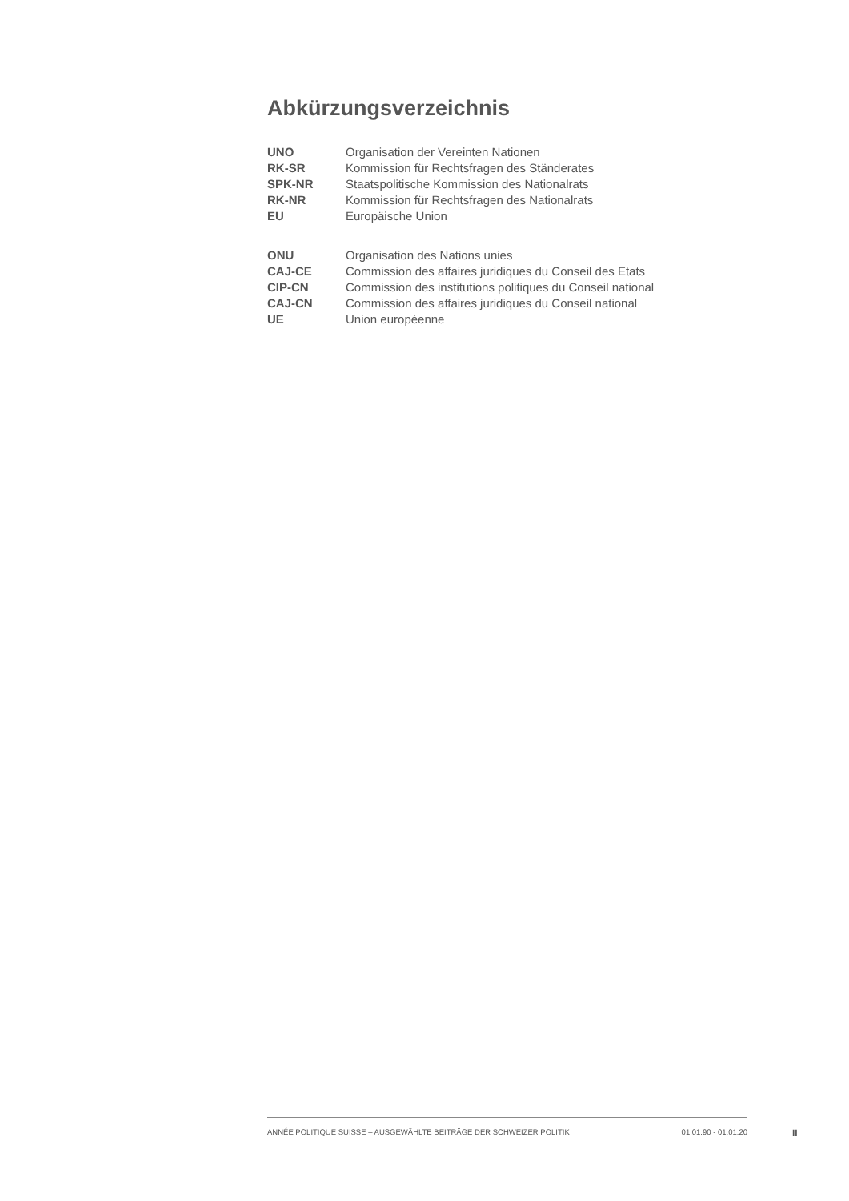Abkürzungsverzeichnis
| UNO | Organisation der Vereinten Nationen |
| RK-SR | Kommission für Rechtsfragen des Ständerates |
| SPK-NR | Staatspolitische Kommission des Nationalrats |
| RK-NR | Kommission für Rechtsfragen des Nationalrats |
| EU | Europäische Union |
| ONU | Organisation des Nations unies |
| CAJ-CE | Commission des affaires juridiques du Conseil des Etats |
| CIP-CN | Commission des institutions politiques du Conseil national |
| CAJ-CN | Commission des affaires juridiques du Conseil national |
| UE | Union européenne |
ANNÉE POLITIQUE SUISSE – AUSGEWÄHLTE BEITRÄGE DER SCHWEIZER POLITIK 01.01.90 - 01.01.20
II